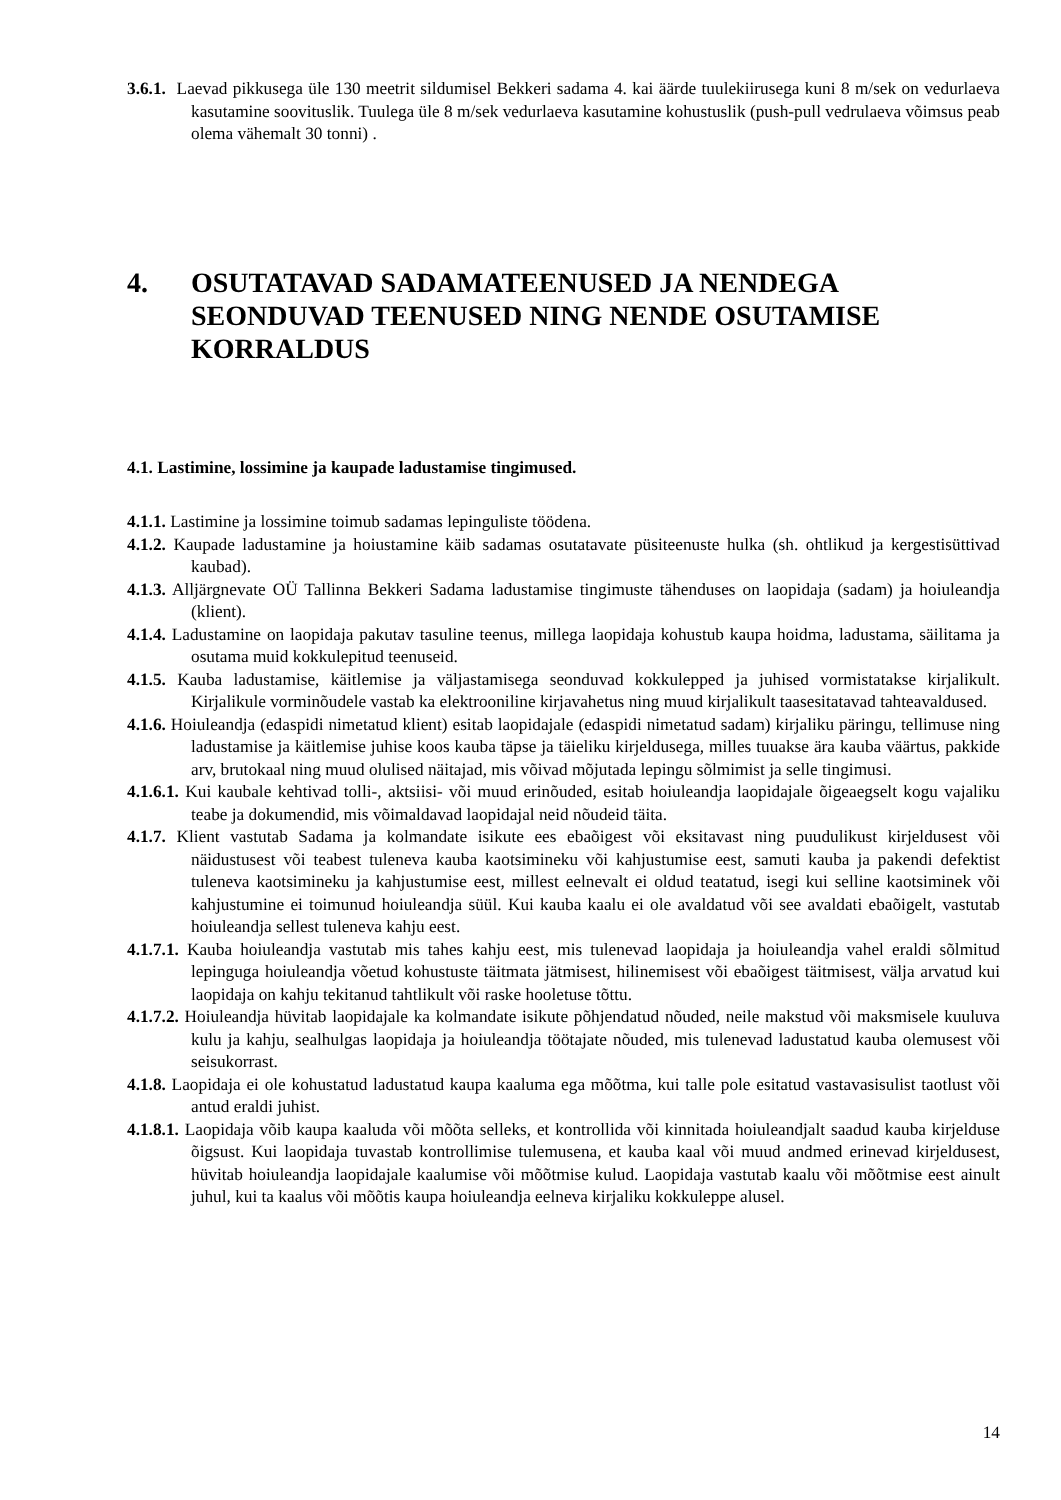3.6.1. Laevad pikkusega üle 130 meetrit sildumisel Bekkeri sadama 4. kai äärde tuulekiirusega kuni 8 m/sek on vedurlaeva kasutamine soovituslik. Tuulega üle 8 m/sek vedurlaeva kasutamine kohustuslik (push-pull vedrulaeva võimsus peab olema vähemalt 30 tonni) .
4. OSUTATAVAD SADAMATEENUSED JA NENDEGA SEONDUVAD TEENUSED NING NENDE OSUTAMISE KORRALDUS
4.1. Lastimine, lossimine ja kaupade ladustamise tingimused.
4.1.1. Lastimine ja lossimine toimub sadamas lepinguliste töödena.
4.1.2. Kaupade ladustamine ja hoiustamine käib sadamas osutatavate püsiteenuste hulka (sh. ohtlikud ja kergestisüttivad kaubad).
4.1.3. Alljärgnevate OÜ Tallinna Bekkeri Sadama ladustamise tingimuste tähenduses on laopidaja (sadam) ja hoiuleandja (klient).
4.1.4. Ladustamine on laopidaja pakutav tasuline teenus, millega laopidaja kohustub kaupa hoidma, ladustama, säilitama ja osutama muid kokkulepitud teenuseid.
4.1.5. Kauba ladustamise, käitlemise ja väljastamisega seonduvad kokkulepped ja juhised vormistatakse kirjalikult. Kirjalikule vorminõudele vastab ka elektrooniline kirjavahetus ning muud kirjalikult taasesitatavad tahteavaldused.
4.1.6. Hoiuleandja (edaspidi nimetatud klient) esitab laopidajale (edaspidi nimetatud sadam) kirjaliku päringu, tellimuse ning ladustamise ja käitlemise juhise koos kauba täpse ja täieliku kirjeldusega, milles tuuakse ära kauba väärtus, pakkide arv, brutokaal ning muud olulised näitajad, mis võivad mõjutada lepingu sõlmimist ja selle tingimusi.
4.1.6.1. Kui kaubale kehtivad tolli-, aktsiisi- või muud erinõuded, esitab hoiuleandja laopidajale õigeaegselt kogu vajaliku teabe ja dokumendid, mis võimaldavad laopidajal neid nõudeid täita.
4.1.7. Klient vastutab Sadama ja kolmandate isikute ees ebaõigest või eksitavast ning puudulikust kirjeldusest või näidustusest või teabest tuleneva kauba kaotsimineku või kahjustumise eest, samuti kauba ja pakendi defektist tuleneva kaotsimineku ja kahjustumise eest, millest eelnevalt ei oldud teatatud, isegi kui selline kaotsiminek või kahjustumine ei toimunud hoiuleandja süül. Kui kauba kaalu ei ole avaldatud või see avaldati ebaõigelt, vastutab hoiuleandja sellest tuleneva kahju eest.
4.1.7.1. Kauba hoiuleandja vastutab mis tahes kahju eest, mis tulenevad laopidaja ja hoiuleandja vahel eraldi sõlmitud lepinguga hoiuleandja võetud kohustuste täitmata jätmisest, hilinemisest või ebaõigest täitmisest, välja arvatud kui laopidaja on kahju tekitanud tahtlikult või raske hooletuse tõttu.
4.1.7.2. Hoiuleandja hüvitab laopidajale ka kolmandate isikute põhjendatud nõuded, neile makstud või maksmisele kuuluva kulu ja kahju, sealhulgas laopidaja ja hoiuleandja töötajate nõuded, mis tulenevad ladustatud kauba olemusest või seisukorrast.
4.1.8. Laopidaja ei ole kohustatud ladustatud kaupa kaaluma ega mõõtma, kui talle pole esitatud vastavasisulist taotlust või antud eraldi juhist.
4.1.8.1. Laopidaja võib kaupa kaaluda või mõõta selleks, et kontrollida või kinnitada hoiuleandjalt saadud kauba kirjelduse õigsust. Kui laopidaja tuvastab kontrollimise tulemusena, et kauba kaal või muud andmed erinevad kirjeldusest, hüvitab hoiuleandja laopidajale kaalumise või mõõtmise kulud. Laopidaja vastutab kaalu või mõõtmise eest ainult juhul, kui ta kaalus või mõõtis kaupa hoiuleandja eelneva kirjaliku kokkuleppe alusel.
14